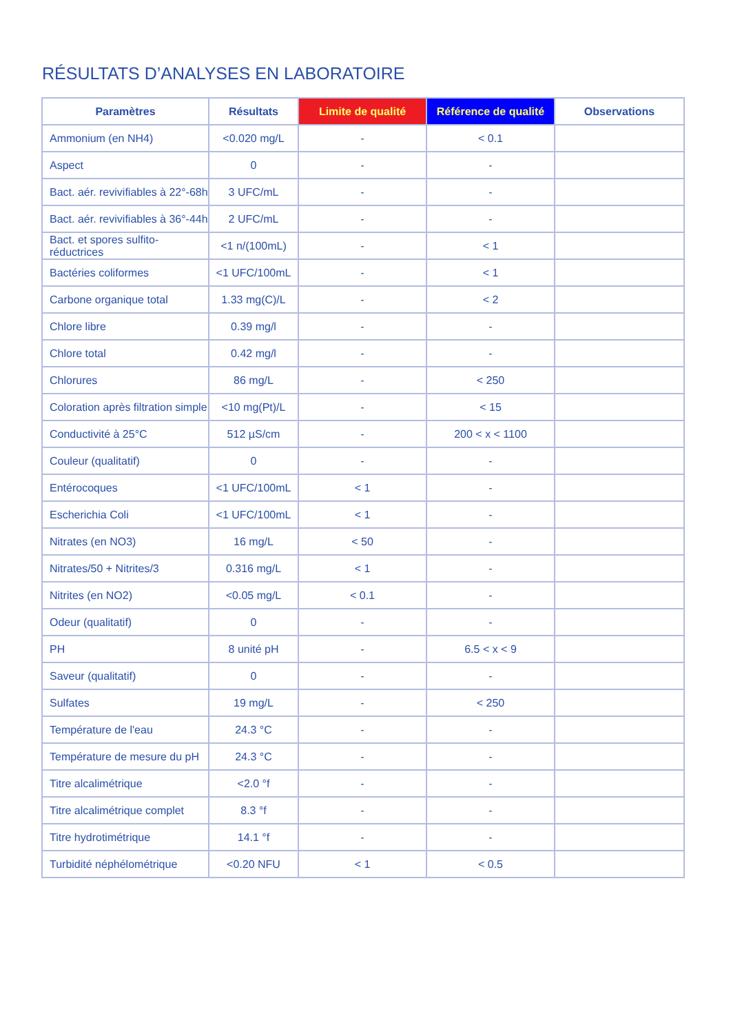RÉSULTATS D’ANALYSES EN LABORATOIRE
| Paramètres | Résultats | Limite de qualité | Référence de qualité | Observations |
| --- | --- | --- | --- | --- |
| Ammonium (en NH4) | <0.020 mg/L | - | < 0.1 | |
| Aspect | 0 | - | - | |
| Bact. aér. revivifiables à 22°-68h | 3 UFC/mL | - | - | |
| Bact. aér. revivifiables à 36°-44h | 2 UFC/mL | - | - | |
| Bact. et spores sulfito-réductrices | <1 n/(100mL) | - | < 1 | |
| Bactéries coliformes | <1 UFC/100mL | - | < 1 | |
| Carbone organique total | 1.33 mg(C)/L | - | < 2 | |
| Chlore libre | 0.39 mg/l | - | - | |
| Chlore total | 0.42 mg/l | - | - | |
| Chlorures | 86 mg/L | - | < 250 | |
| Coloration après filtration simple | <10 mg(Pt)/L | - | < 15 | |
| Conductivité à 25°C | 512 µS/cm | - | 200 < x < 1100 | |
| Couleur (qualitatif) | 0 | - | - | |
| Entérocoques | <1 UFC/100mL | < 1 | - | |
| Escherichia Coli | <1 UFC/100mL | < 1 | - | |
| Nitrates (en NO3) | 16 mg/L | < 50 | - | |
| Nitrates/50 + Nitrites/3 | 0.316 mg/L | < 1 | - | |
| Nitrites (en NO2) | <0.05 mg/L | < 0.1 | - | |
| Odeur (qualitatif) | 0 | - | - | |
| PH | 8 unité pH | - | 6.5 < x < 9 | |
| Saveur (qualitatif) | 0 | - | - | |
| Sulfates | 19 mg/L | - | < 250 | |
| Température de l'eau | 24.3 °C | - | - | |
| Température de mesure du pH | 24.3 °C | - | - | |
| Titre alcalimétrique | <2.0 °f | - | - | |
| Titre alcalimétrique complet | 8.3 °f | - | - | |
| Titre hydrotimétrique | 14.1 °f | - | - | |
| Turbidité néphélométrique | <0.20 NFU | < 1 | < 0.5 | |